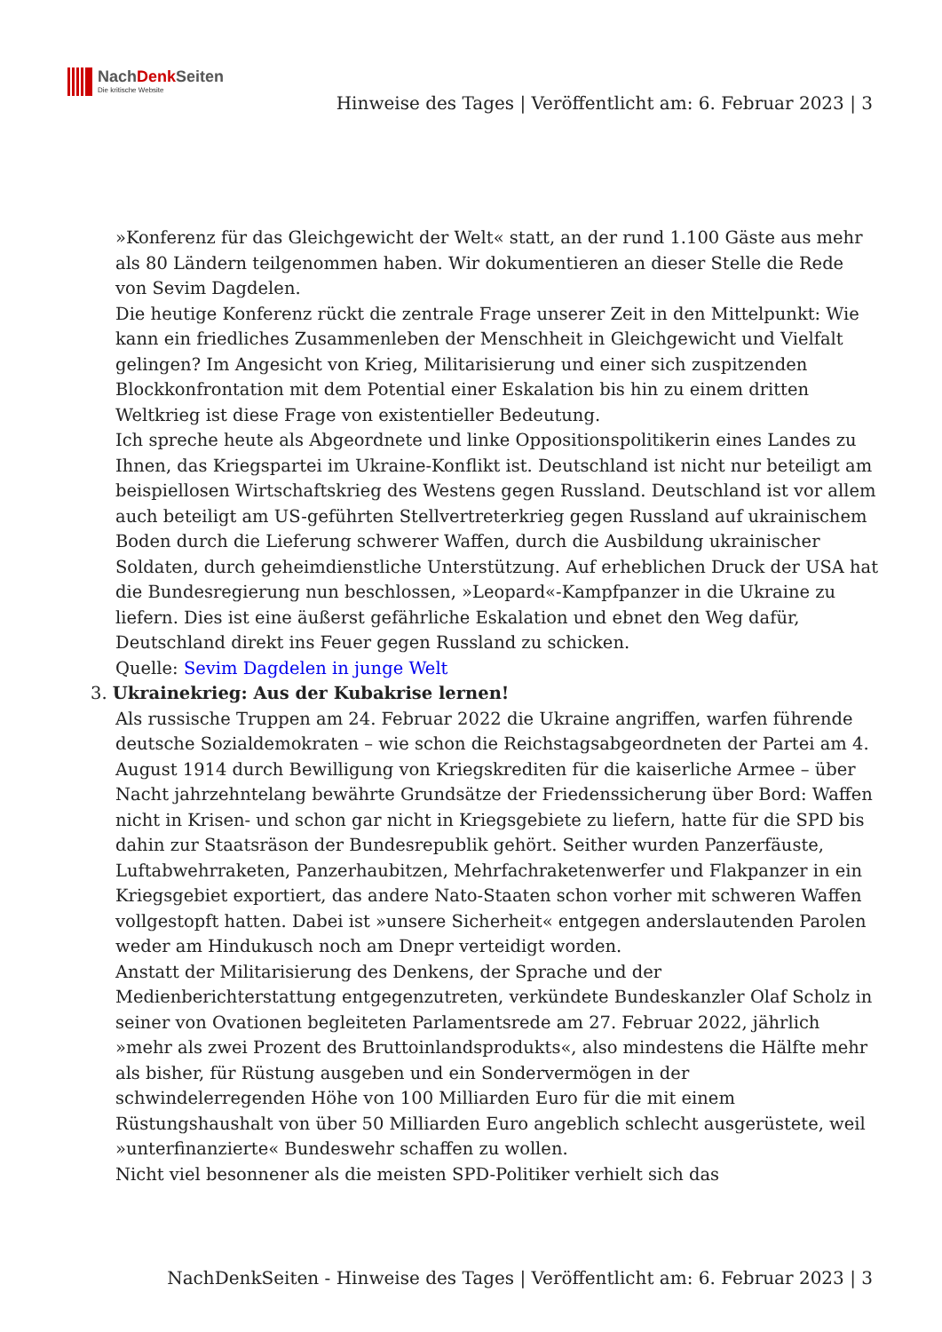NachDenk Seiten
Die kritische Website
Hinweise des Tages | Veröffentlicht am: 6. Februar 2023 | 3
»Konferenz für das Gleichgewicht der Welt« statt, an der rund 1.100 Gäste aus mehr als 80 Ländern teilgenommen haben. Wir dokumentieren an dieser Stelle die Rede von Sevim Dagdelen.
Die heutige Konferenz rückt die zentrale Frage unserer Zeit in den Mittelpunkt: Wie kann ein friedliches Zusammenleben der Menschheit in Gleichgewicht und Vielfalt gelingen? Im Angesicht von Krieg, Militarisierung und einer sich zuspitzenden Blockkonfrontation mit dem Potential einer Eskalation bis hin zu einem dritten Weltkrieg ist diese Frage von existentieller Bedeutung.
Ich spreche heute als Abgeordnete und linke Oppositionspolitikerin eines Landes zu Ihnen, das Kriegspartei im Ukraine-Konflikt ist. Deutschland ist nicht nur beteiligt am beispiellosen Wirtschaftskrieg des Westens gegen Russland. Deutschland ist vor allem auch beteiligt am US-geführten Stellvertreterkrieg gegen Russland auf ukrainischem Boden durch die Lieferung schwerer Waffen, durch die Ausbildung ukrainischer Soldaten, durch geheimdienstliche Unterstützung. Auf erheblichen Druck der USA hat die Bundesregierung nun beschlossen, »Leopard«-Kampfpanzer in die Ukraine zu liefern. Dies ist eine äußerst gefährliche Eskalation und ebnet den Weg dafür, Deutschland direkt ins Feuer gegen Russland zu schicken.
Quelle: Sevim Dagdelen in junge Welt
3. Ukrainekrieg: Aus der Kubakrise lernen!
Als russische Truppen am 24. Februar 2022 die Ukraine angriffen, warfen führende deutsche Sozialdemokraten – wie schon die Reichstagsabgeordneten der Partei am 4. August 1914 durch Bewilligung von Kriegskrediten für die kaiserliche Armee – über Nacht jahrzehntelang bewährte Grundsätze der Friedenssicherung über Bord: Waffen nicht in Krisen- und schon gar nicht in Kriegsgebiete zu liefern, hatte für die SPD bis dahin zur Staatsräson der Bundesrepublik gehört. Seither wurden Panzerfäuste, Luftabwehrraketen, Panzerhaubitzen, Mehrfachraketenwerfer und Flakpanzer in ein Kriegsgebiet exportiert, das andere Nato-Staaten schon vorher mit schweren Waffen vollgestopft hatten. Dabei ist »unsere Sicherheit« entgegen anderslautenden Parolen weder am Hindukusch noch am Dnepr verteidigt worden.
Anstatt der Militarisierung des Denkens, der Sprache und der Medienberichterstattung entgegenzutreten, verkündete Bundeskanzler Olaf Scholz in seiner von Ovationen begleiteten Parlamentsrede am 27. Februar 2022, jährlich »mehr als zwei Prozent des Bruttoinlandsprodukts«, also mindestens die Hälfte mehr als bisher, für Rüstung ausgeben und ein Sondervermögen in der schwindelerregenden Höhe von 100 Milliarden Euro für die mit einem Rüstungshaushalt von über 50 Milliarden Euro angeblich schlecht ausgerüstete, weil »unterfinanzierte« Bundeswehr schaffen zu wollen.
Nicht viel besonnener als die meisten SPD-Politiker verhielt sich das
NachDenkSeiten - Hinweise des Tages | Veröffentlicht am: 6. Februar 2023 | 3